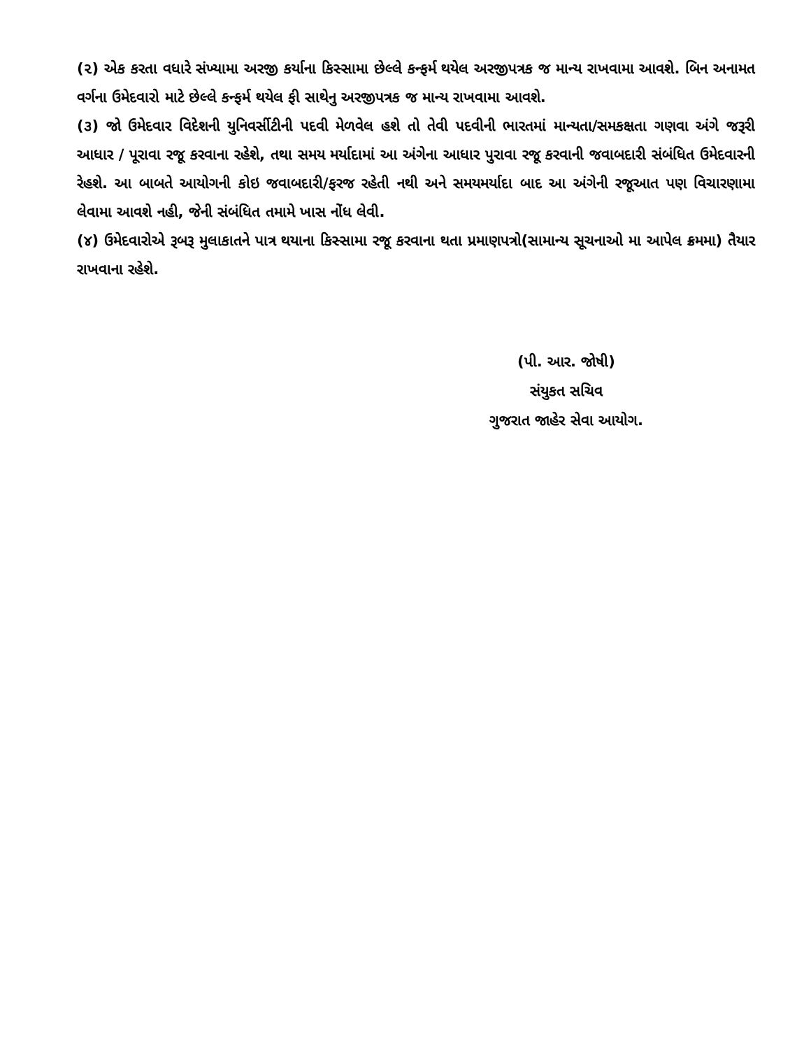(૨) એક કરતા વધારે સંખ્યામા અરજી કર્યાના કિસ્સામા છેલ્લે કન્ફર્મ થયેલ અરજીપત્રક જ માન્ય રાખવામા આવશે. બિન અનામત વર્ગના ઉમેદવારો માટે છેલ્લે કન્ફર્મ થયેલ ફી સાથેનુ અરજીપત્રક જ માન્ય રાખવામા આવશે.
(૩) જો ઉમેદવાર વિદેશની યુનિવર્સીટીની પદવી મેળવેલ હશે તો તેવી પદવીની ભારતમાં માન્યતા/સમકક્ષતા ગણવા અંગે જરૂરી આધાર / પૂરાવા રજૂ કરવાના રહેશે, તથા સમય મર્યાદામાં આ અંગેના આધાર પુરાવા રજૂ કરવાની જવાબદારી સંબંધિત ઉમેદવારની રેહશે. આ બાબતે આયોગની કોઇ જવાબદારી/ફરજ રહેતી નથી અને સમયમર્યાદા બાદ આ અંગેની રજૂઆત પણ વિચારણામા લેવામા આવશે નહી, જેની સંબંધિત તમામે ખાસ નોંધ લેવી.
(૪) ઉમેદવારોએ રૂબરૂ મુલાકાતને પાત્ર થયાના કિસ્સામા રજૂ કરવાના થતા પ્રમાણપત્રો(સામાન્ય સૂચનાઓ મા આપેલ ક્રમમા) તૈયાર રાખવાના રહેશે.
(પી. આર. જોષી)
સંયુકત સચિવ
ગુજરાત જાહેર સેવા આયોગ.